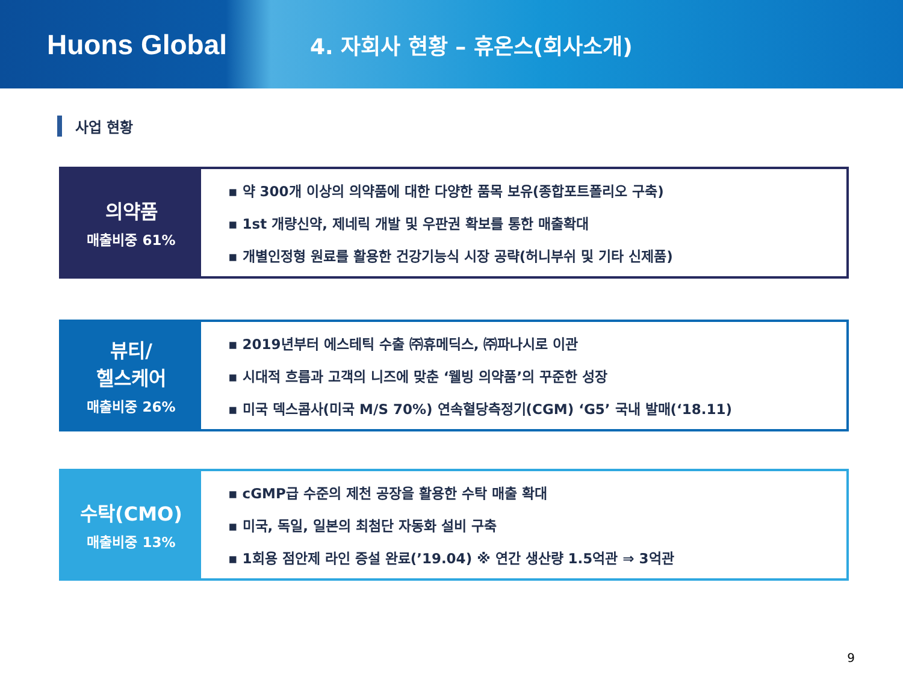Huons Global
4. 자회사 현황 – 휴온스(회사소개)
사업 현황
의약품
매출비중 61%
▪ 약 300개 이상의 의약품에 대한 다양한 품목 보유(종합포트폴리오 구축)
▪ 1st 개량신약, 제네릭 개발 및 우판권 확보를 통한 매출확대
▪ 개별인정형 원료를 활용한 건강기능식 시장 공략(허니부쉬 및 기타 신제품)
뷰티/
헬스케어
매출비중 26%
▪ 2019년부터 에스테틱 수출 ㈜휴메딕스, ㈜파나시로 이관
▪ 시대적 흐름과 고객의 니즈에 맞춘 ‘웰빙 의약품’의 꾸준한 성장
▪ 미국 덱스콤사(미국 M/S 70%) 연속혈당측정기(CGM) ‘G5’ 국내 발매(‘18.11)
수탁(CMO)
매출비중 13%
▪ cGMP급 수준의 제천 공장을 활용한 수탁 매출 확대
▪ 미국, 독일, 일본의 최첨단 자동화 설비 구축
▪ 1회용 점안제 라인 증설 완료(’19.04) ※ 연간 생산량 1.5억관 ⇒ 3억관
9